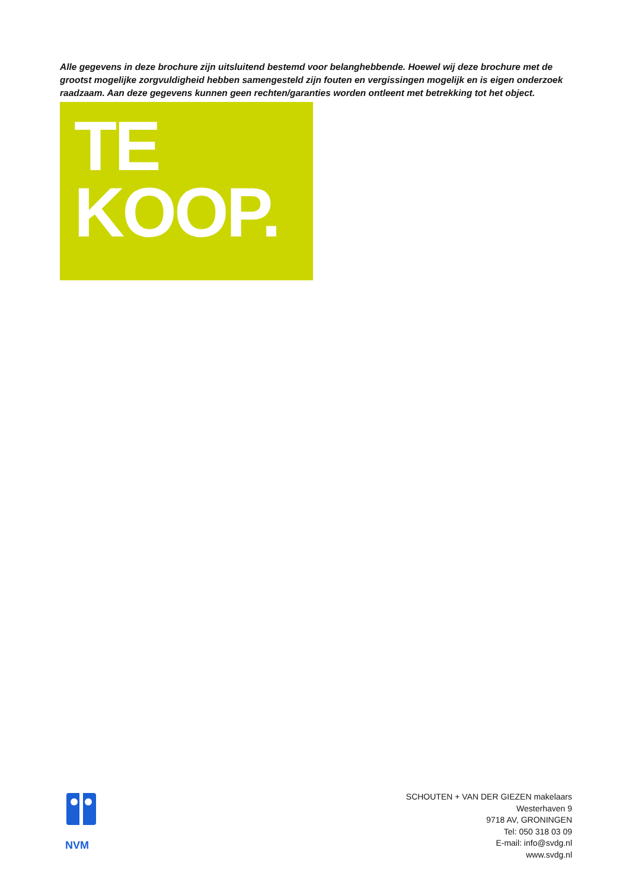Alle gegevens in deze brochure zijn uitsluitend bestemd voor belanghebbende. Hoewel wij deze brochure met de grootst mogelijke zorgvuldigheid hebben samengesteld zijn fouten en vergissingen mogelijk en is eigen onderzoek raadzaam. Aan deze gegevens kunnen geen rechten/garanties worden ontleent met betrekking tot het object.
TE
KOOP.
NVM
SCHOUTEN + VAN DER GIEZEN makelaars
Westerhaven 9
9718 AV, GRONINGEN
Tel: 050 318 03 09
E-mail: info@svdg.nl
www.svdg.nl